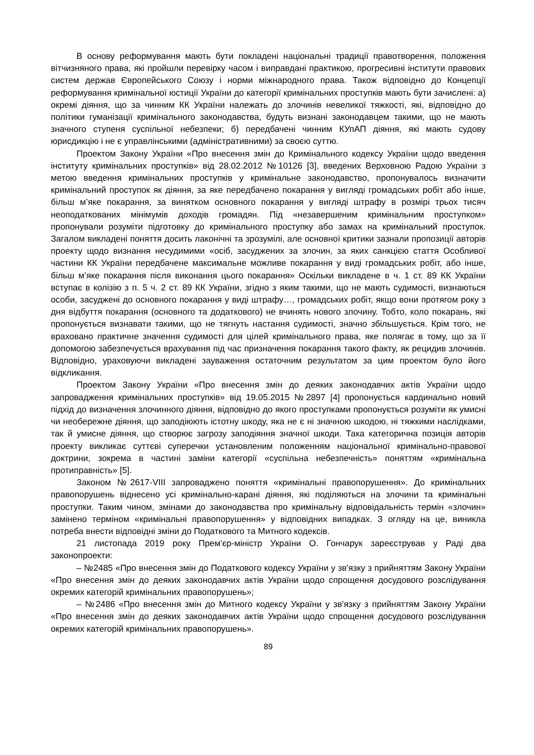В основу реформування мають бути покладені національні традиції правотворення, положення вітчизняного права, які пройшли перевірку часом і виправдані практикою, прогресивні інститути правових систем держав Європейського Союзу і норми міжнародного права. Також відповідно до Концепції реформування кримінальної юстиції України до категорії кримінальних проступків мають бути зачислені: а) окремі діяння, що за чинним КК України належать до злочинів невеликої тяжкості, які, відповідно до політики гуманізації кримінального законодавства, будуть визнані законодавцем такими, що не мають значного ступеня суспільної небезпеки; б) передбачені чинним КУпАП діяння, які мають судову юрисдикцію і не є управлінськими (адміністративними) за своєю суттю.
Проектом Закону України «Про внесення змін до Кримінального кодексу України щодо введення інституту кримінальних проступків» від 28.02.2012 №10126 [3], введених Верховною Радою України з метою введення кримінальних проступків у кримінальне законодавство, пропонувалось визначити кримінальний проступок як діяння, за яке передбачено покарання у вигляді громадських робіт або інше, більш м’яке покарання, за винятком основного покарання у вигляді штрафу в розмірі трьох тисяч неоподаткованих мінімумів доходів громадян. Під «незавершеним кримінальним проступком» пропонували розуміти підготовку до кримінального проступку або замах на кримінальний проступок. Загалом викладені поняття досить лаконічні та зрозумілі, але основної критики зазнали пропозиції авторів проекту щодо визнання несудимими «осіб, засуджених за злочин, за яких санкцією стаття Особливої частини КК України передбачене максимальне можливе покарання у виді громадських робіт, або інше, більш м’яке покарання після виконання цього покарання» Оскільки викладене в ч. 1 ст. 89 КК України вступає в колізію з п. 5 ч. 2 ст. 89 КК України, згідно з яким такими, що не мають судимості, визнаються особи, засуджені до основного покарання у виді штрафу…, громадських робіт, якщо вони протягом року з дня відбуття покарання (основного та додаткового) не вчинять нового злочину. Тобто, коло покарань, які пропонується визнавати такими, що не тягнуть настання судимості, значно збільшується. Крім того, не враховано практичне значення судимості для цілей кримінального права, яке полягає в тому, що за її допомогою забезпечується врахування під час призначення покарання такого факту, як рецидив злочинів. Відповідно, ураховуючи викладені зауваження остаточним результатом за цим проектом було його відкликання.
Проектом Закону України «Про внесення змін до деяких законодавчих актів України щодо запровадження кримінальних проступків» від 19.05.2015 №2897 [4] пропонується кардинально новий підхід до визначення злочинного діяння, відповідно до якого проступками пропонується розуміти як умисні чи необережне діяння, що заподіюють істотну шкоду, яка не є ні значною шкодою, ні тяжкими наслідками, так й умисне діяння, що створює загрозу заподіяння значної шкоди. Така категорична позиція авторів проекту викликає суттєві суперечки установленим положенням національної кримінально-правової доктрини, зокрема в частині заміни категорії «суспільна небезпечність» поняттям «кримінальна протиправність» [5].
Законом №2617-VIII запроваджено поняття «кримінальні правопорушення». До кримінальних правопорушень віднесено усі кримінально-карані діяння, які поділяються на злочини та кримінальні проступки. Таким чином, змінами до законодавства про кримінальну відповідальність термін «злочин» замінено терміном «кримінальні правопорушення» у відповідних випадках. З огляду на це, виникла потреба внести відповідні зміни до Податкового та Митного кодексів.
21 листопада 2019 року Прем'єр-міністр України О. Гончарук зареєстрував у Раді два законопроекти:
– №2485 «Про внесення змін до Податкового кодексу України у зв'язку з прийняттям Закону України «Про внесення змін до деяких законодавчих актів України щодо спрощення досудового розслідування окремих категорій кримінальних правопорушень»;
– №2486 «Про внесення змін до Митного кодексу України у зв'язку з прийняттям Закону України «Про внесення змін до деяких законодавчих актів України щодо спрощення досудового розслідування окремих категорій кримінальних правопорушень».
89